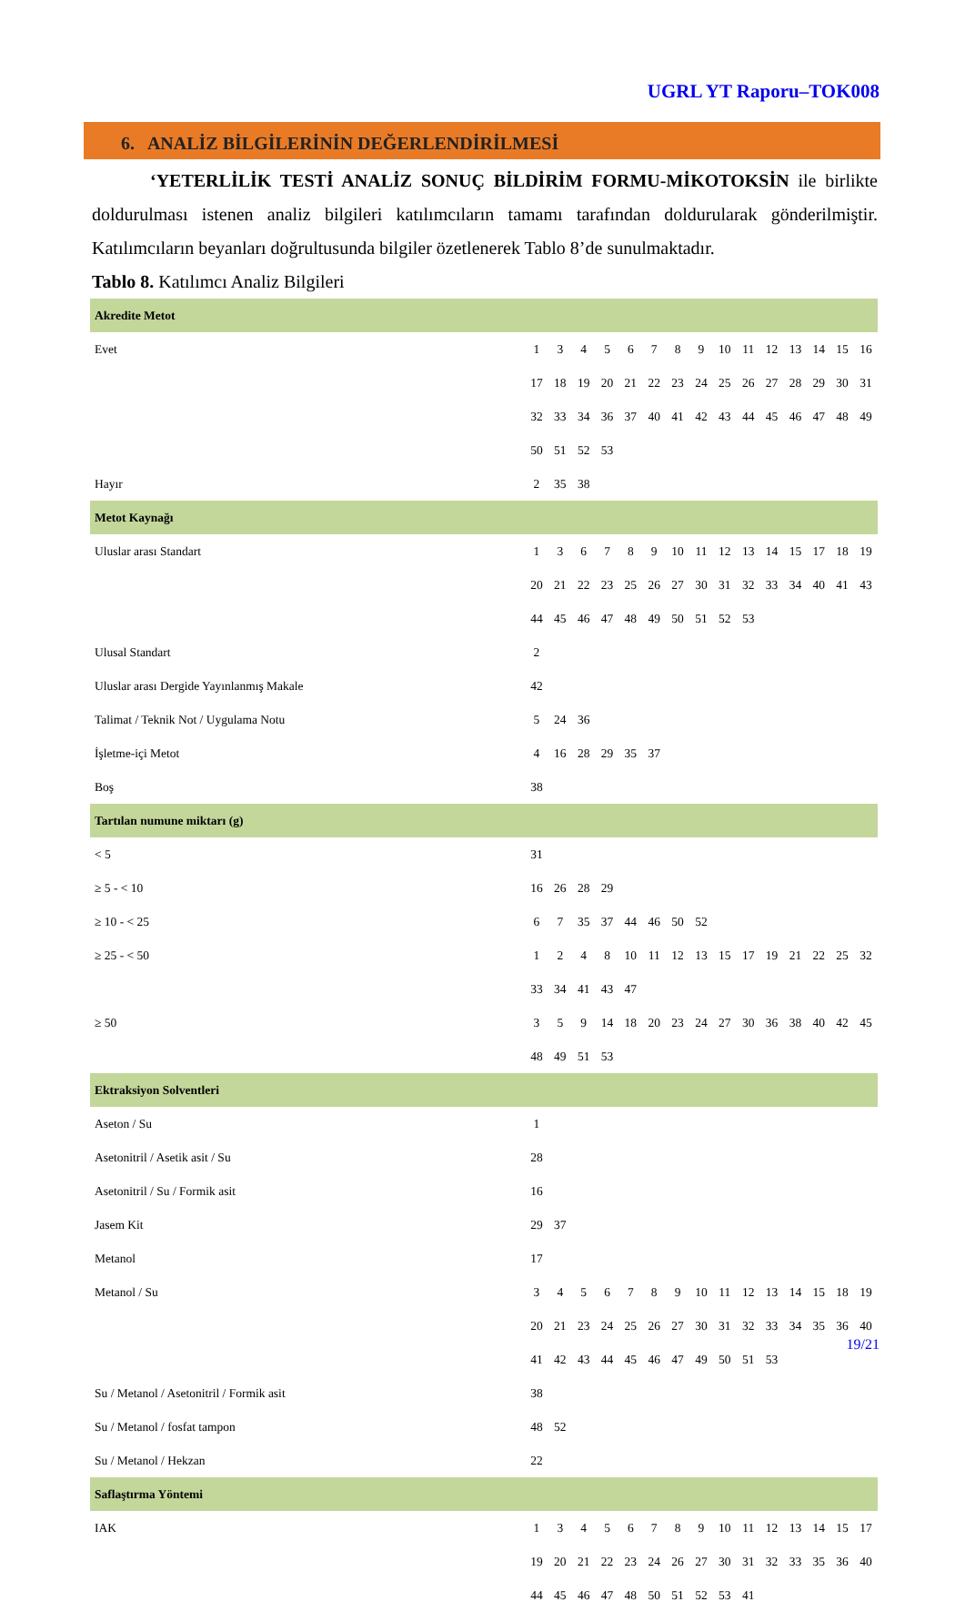UGRL YT Raporu–TOK008
6. ANALİZ BİLGİLERİNİN DEĞERLENDİRİLMESİ
‘YETERLİLİK TESTİ ANALİZ SONUÇ BİLDİRİM FORMU-MİKOTOKSİN ile birlikte doldurulması istenen analiz bilgileri katılımcıların tamamı tarafından doldurularak gönderilmiştir. Katılımcıların beyanları doğrultusunda bilgiler özetlenerek Tablo 8’de sunulmaktadır.
Tablo 8. Katılımcı Analiz Bilgileri
| Akredite Metot | | | | | | | | | | | | | | | |
| Evet | 1 | 3 | 4 | 5 | 6 | 7 | 8 | 9 | 10 | 11 | 12 | 13 | 14 | 15 | 16 |
| | 17 | 18 | 19 | 20 | 21 | 22 | 23 | 24 | 25 | 26 | 27 | 28 | 29 | 30 | 31 |
| | 32 | 33 | 34 | 36 | 37 | 40 | 41 | 42 | 43 | 44 | 45 | 46 | 47 | 48 | 49 |
| | 50 | 51 | 52 | 53 | | | | | | | | | | | |
| Hayır | 2 | 35 | 38 | | | | | | | | | | | | |
| Metot Kaynağı | | | | | | | | | | | | | | | |
| Uluslar arası Standart | 1 | 3 | 6 | 7 | 8 | 9 | 10 | 11 | 12 | 13 | 14 | 15 | 17 | 18 | 19 |
| | 20 | 21 | 22 | 23 | 25 | 26 | 27 | 30 | 31 | 32 | 33 | 34 | 40 | 41 | 43 |
| | 44 | 45 | 46 | 47 | 48 | 49 | 50 | 51 | 52 | 53 | | | | | |
| Ulusal Standart | 2 | | | | | | | | | | | | | | |
| Uluslar arası Dergide Yayınlanmış Makale | 42 | | | | | | | | | | | | | | |
| Talimat / Teknik Not / Uygulama Notu | 5 | 24 | 36 | | | | | | | | | | | | |
| İşletme-içi Metot | 4 | 16 | 28 | 29 | 35 | 37 | | | | | | | | | |
| Boş | 38 | | | | | | | | | | | | | | |
| Tartılan numune miktarı (g) | | | | | | | | | | | | | | | |
| < 5 | 31 | | | | | | | | | | | | | | |
| ≥ 5 - < 10 | 16 | 26 | 28 | 29 | | | | | | | | | | | |
| ≥ 10 - < 25 | 6 | 7 | 35 | 37 | 44 | 46 | 50 | 52 | | | | | | | |
| ≥ 25 - < 50 | 1 | 2 | 4 | 8 | 10 | 11 | 12 | 13 | 15 | 17 | 19 | 21 | 22 | 25 | 32 |
| | 33 | 34 | 41 | 43 | 47 | | | | | | | | | | |
| ≥ 50 | 3 | 5 | 9 | 14 | 18 | 20 | 23 | 24 | 27 | 30 | 36 | 38 | 40 | 42 | 45 |
| | 48 | 49 | 51 | 53 | | | | | | | | | | | |
| Ektraksiyon Solventleri | | | | | | | | | | | | | | | |
| Aseton / Su | 1 | | | | | | | | | | | | | | |
| Asetonitril / Asetik asit / Su | 28 | | | | | | | | | | | | | | |
| Asetonitril / Su / Formik asit | 16 | | | | | | | | | | | | | | |
| Jasem Kit | 29 | 37 | | | | | | | | | | | | | |
| Metanol | 17 | | | | | | | | | | | | | | |
| Metanol / Su | 3 | 4 | 5 | 6 | 7 | 8 | 9 | 10 | 11 | 12 | 13 | 14 | 15 | 18 | 19 |
| | 20 | 21 | 23 | 24 | 25 | 26 | 27 | 30 | 31 | 32 | 33 | 34 | 35 | 36 | 40 |
| | 41 | 42 | 43 | 44 | 45 | 46 | 47 | 49 | 50 | 51 | 53 | | | | |
| Su / Metanol / Asetonitril / Formik asit | 38 | | | | | | | | | | | | | | |
| Su / Metanol / fosfat tampon | 48 | 52 | | | | | | | | | | | | | |
| Su / Metanol / Hekzan | 22 | | | | | | | | | | | | | | |
| Saflaştırma Yöntemi | | | | | | | | | | | | | | | |
| IAK | 1 | 3 | 4 | 5 | 6 | 7 | 8 | 9 | 10 | 11 | 12 | 13 | 14 | 15 | 17 |
| | 19 | 20 | 21 | 22 | 23 | 24 | 26 | 27 | 30 | 31 | 32 | 33 | 35 | 36 | 40 |
| | 44 | 45 | 46 | 47 | 48 | 50 | 51 | 52 | 53 | 41 | | | | | |
19/21